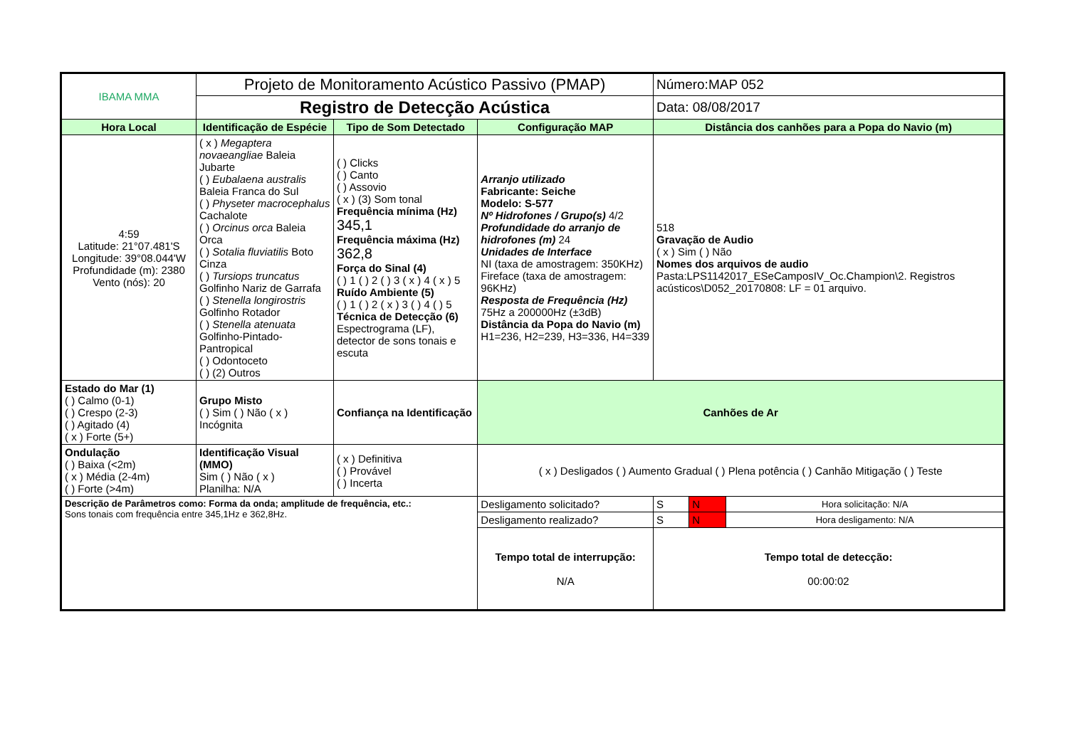| IBAMA MMA | Projeto de Monitoramento Acústico Passivo (PMAP) | | | Número:MAP 052 | | |
| | Registro de Detecção Acústica | | | Data: 08/08/2017 | | |
| Hora Local | Identificação de Espécie | Tipo de Som Detectado | Configuração MAP | Distância dos canhões para a Popa do Navio (m) | | |
| 4:59 Latitude: 21°07.481'S Longitude: 39°08.044'W Profundidade (m): 2380 Vento (nós): 20 | ( x ) Megaptera novaeangliae Baleia Jubarte ( ) Eubalaena australis Baleia Franca do Sul ( ) Physeter macrocephalus Cachalote ( ) Orcinus orca Baleia Orca ( ) Sotalia fluviatilis Boto Cinza ( ) Tursiops truncatus Golfinho Nariz de Garrafa ( ) Stenella longirostris Golfinho Rotador ( ) Stenella atenuata Golfinho-Pintado-Pantropical ( ) Odontoceto ( ) (2) Outros | ( ) Clicks ( ) Canto ( ) Assovio ( x ) (3) Som tonal Frequência mínima (Hz) 345,1 Frequência máxima (Hz) 362,8 Força do Sinal (4) ( ) 1 ( ) 2 ( ) 3 ( x ) 4 ( x ) 5 Ruído Ambiente (5) ( ) 1 ( ) 2 ( x ) 3 ( ) 4 ( ) 5 Técnica de Detecção (6) Espectrograma (LF), detector de sons tonais e escuta | Arranjo utilizado Fabricante: Seiche Modelo: S-577 Nº Hidrofones / Grupo(s) 4/2 Profundidade do arranjo de hidrofones (m) 24 Unidades de Interface NI (taxa de amostragem: 350KHz) Fireface (taxa de amostragem: 96KHz) Resposta de Frequência (Hz) 75Hz a 200000Hz (±3dB) Distância da Popa do Navio (m) H1=236, H2=239, H3=336, H4=339 | 518 Gravação de Audio ( x ) Sim ( ) Não Nomes dos arquivos de audio Pasta:LPS1142017_ESeCamposIV_Oc.Champion\2. Registros acústicos\D052_20170808: LF = 01 arquivo. | | |
| Estado do Mar (1) ( ) Calmo (0-1) ( ) Crespo (2-3) ( ) Agitado (4) ( x ) Forte (5+) | Grupo Misto ( ) Sim ( ) Não ( x ) Incógnita | Confiança na Identificação | Canhões de Ar | | | |
| Ondulação ( ) Baixa (<2m) ( x ) Média (2-4m) ( ) Forte (>4m) | Identificação Visual (MMO) Sim ( ) Não ( x ) Planilha: N/A | ( x ) Definitiva ( ) Provável ( ) Incerta | ( x ) Desligados ( ) Aumento Gradual ( ) Plena potência ( ) Canhão Mitigação ( ) Teste | | | |
| Descrição de Parâmetros como: Forma da onda; amplitude de frequência, etc.: Sons tonais com frequência entre 345,1Hz e 362,8Hz. | | | Desligamento solicitado? | S | N | Hora solicitação: N/A |
| | | | Desligamento realizado? | S | N | Hora desligamento: N/A |
| | | | Tempo total de interrupção: N/A | Tempo total de detecção: 00:00:02 | | |